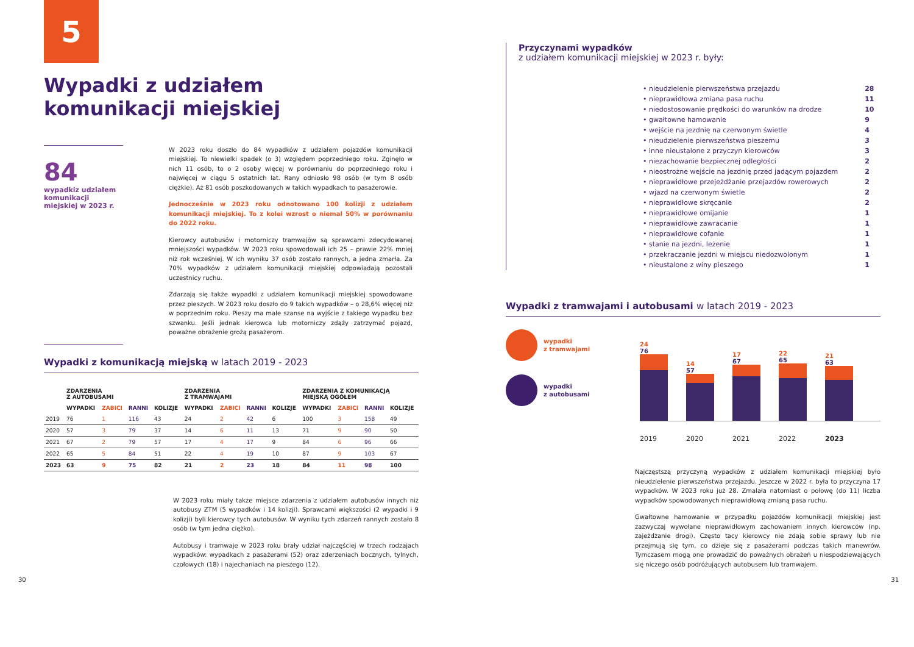5
Wypadki z udziałem
komunikacji miejskiej
84
wypadkiz udziałem komunikacji miejskiej w 2023 r.
W 2023 roku doszło do 84 wypadków z udziałem pojazdów komunikacji miejskiej. To niewielki spadek (o 3) względem poprzedniego roku. Zginęło w nich 11 osób, to o 2 osoby więcej w porównaniu do poprzedniego roku i najwięcej w ciągu 5 ostatnich lat. Rany odniosło 98 osób (w tym 8 osób ciężkie). Aż 81 osób poszkodowanych w takich wypadkach to pasażerowie.
Jednocześnie w 2023 roku odnotowano 100 kolizji z udziałem komunikacji miejskiej. To z kolei wzrost o niemal 50% w porównaniu do 2022 roku.
Kierowcy autobusów i motorniczy tramwajów są sprawcami zdecydowanej mniejszości wypadków. W 2023 roku spowodowali ich 25 – prawie 22% mniej niż rok wcześniej. W ich wyniku 37 osób zostało rannych, a jedna zmarła. Za 70% wypadków z udziałem komunikacji miejskiej odpowiadają pozostali uczestnicy ruchu.
Zdarzają się także wypadki z udziałem komunikacji miejskiej spowodowane przez pieszych. W 2023 roku doszło do 9 takich wypadków – o 28,6% więcej niż w poprzednim roku. Pieszy ma małe szanse na wyjście z takiego wypadku bez szwanku. Jeśli jednak kierowca lub motorniczy zdąży zatrzymać pojazd, poważne obrażenie grożą pasażerom.
Wypadki z komunikacją miejską w latach 2019 - 2023
| | ZDARZENIA Z AUTOBUSAMI | | | | ZDARZENIA Z TRAMWAJAMI | | | | ZDARZENIA Z KOMUNIKACJĄ MIEJSKĄ OGÓŁEM | | | |
| --- | --- | --- | --- | --- | --- | --- | --- | --- | --- | --- | --- | --- |
| | WYPADKI | ZABICI | RANNI | KOLIZJE | WYPADKI | ZABICI | RANNI | KOLIZJE | WYPADKI | ZABICI | RANNI | KOLIZJE |
| 2019 | 76 | 1 | 116 | 43 | 24 | 2 | 42 | 6 | 100 | 3 | 158 | 49 |
| 2020 | 57 | 3 | 79 | 37 | 14 | 6 | 11 | 13 | 71 | 9 | 90 | 50 |
| 2021 | 67 | 2 | 79 | 57 | 17 | 4 | 17 | 9 | 84 | 6 | 96 | 66 |
| 2022 | 65 | 5 | 84 | 51 | 22 | 4 | 19 | 10 | 87 | 9 | 103 | 67 |
| 2023 | 63 | 9 | 75 | 82 | 21 | 2 | 23 | 18 | 84 | 11 | 98 | 100 |
W 2023 roku miały także miejsce zdarzenia z udziałem autobusów innych niż autobusy ZTM (5 wypadków i 14 kolizji). Sprawcami większości (2 wypadki i 9 kolizji) byli kierowcy tych autobusów. W wyniku tych zdarzeń rannych zostało 8 osób (w tym jedna ciężko).
Autobusy i tramwaje w 2023 roku brały udział najczęściej w trzech rodzajach wypadków: wypadkach z pasażerami (52) oraz zderzeniach bocznych, tylnych, czołowych (18) i najechaniach na pieszego (12).
30
Przyczynami wypadków
z udziałem komunikacji miejskiej w 2023 r. były:
| • nieudzielenie pierwszeństwa przejazdu | 28 |
| • nieprawidłowa zmiana pasa ruchu | 11 |
| • niedostosowanie prędkości do warunków na drodze | 10 |
| • gwałtowne hamowanie | 9 |
| • wejście na jezdnię na czerwonym świetle | 4 |
| • nieudzielenie pierwszeństwa pieszemu | 3 |
| • inne nieustalone z przyczyn kierowców | 3 |
| • niezachowanie bezpiecznej odległości | 2 |
| • nieostrożne wejście na jezdnię przed jadącym pojazdem | 2 |
| • nieprawidłowe przejeżdżanie przejazdów rowerowych | 2 |
| • wjazd na czerwonym świetle | 2 |
| • nieprawidłowe skręcanie | 2 |
| • nieprawidłowe omijanie | 1 |
| • nieprawidłowe zawracanie | 1 |
| • nieprawidłowe cofanie | 1 |
| • stanie na jezdni, leżenie | 1 |
| • przekraczanie jezdni w miejscu niedozwolonym | 1 |
| • nieustalone z winy pieszego | 1 |
Wypadki z tramwajami i autobusami w latach 2019 - 2023
wypadki
z tramwajami
wypadki
z autobusami
24
76
14
57
17
67
22
65
21
63
2019 2020 2021 2022 2023
Najczęstszą przyczyną wypadków z udziałem komunikacji miejskiej było nieudzielenie pierwszeństwa przejazdu. Jeszcze w 2022 r. była to przyczyna 17 wypadków. W 2023 roku już 28. Zmalała natomiast o połowę (do 11) liczba wypadków spowodowanych nieprawidłową zmianą pasa ruchu.
Gwałtowne hamowanie w przypadku pojazdów komunikacji miejskiej jest zazwyczaj wywołane nieprawidłowym zachowaniem innych kierowców (np. zajeżdżanie drogi). Często tacy kierowcy nie zdają sobie sprawy lub nie przejmują się tym, co dzieje się z pasażerami podczas takich manewrów. Tymczasem mogą one prowadzić do poważnych obrażeń u niespodziewających się niczego osób podróżujących autobusem lub tramwajem.
31